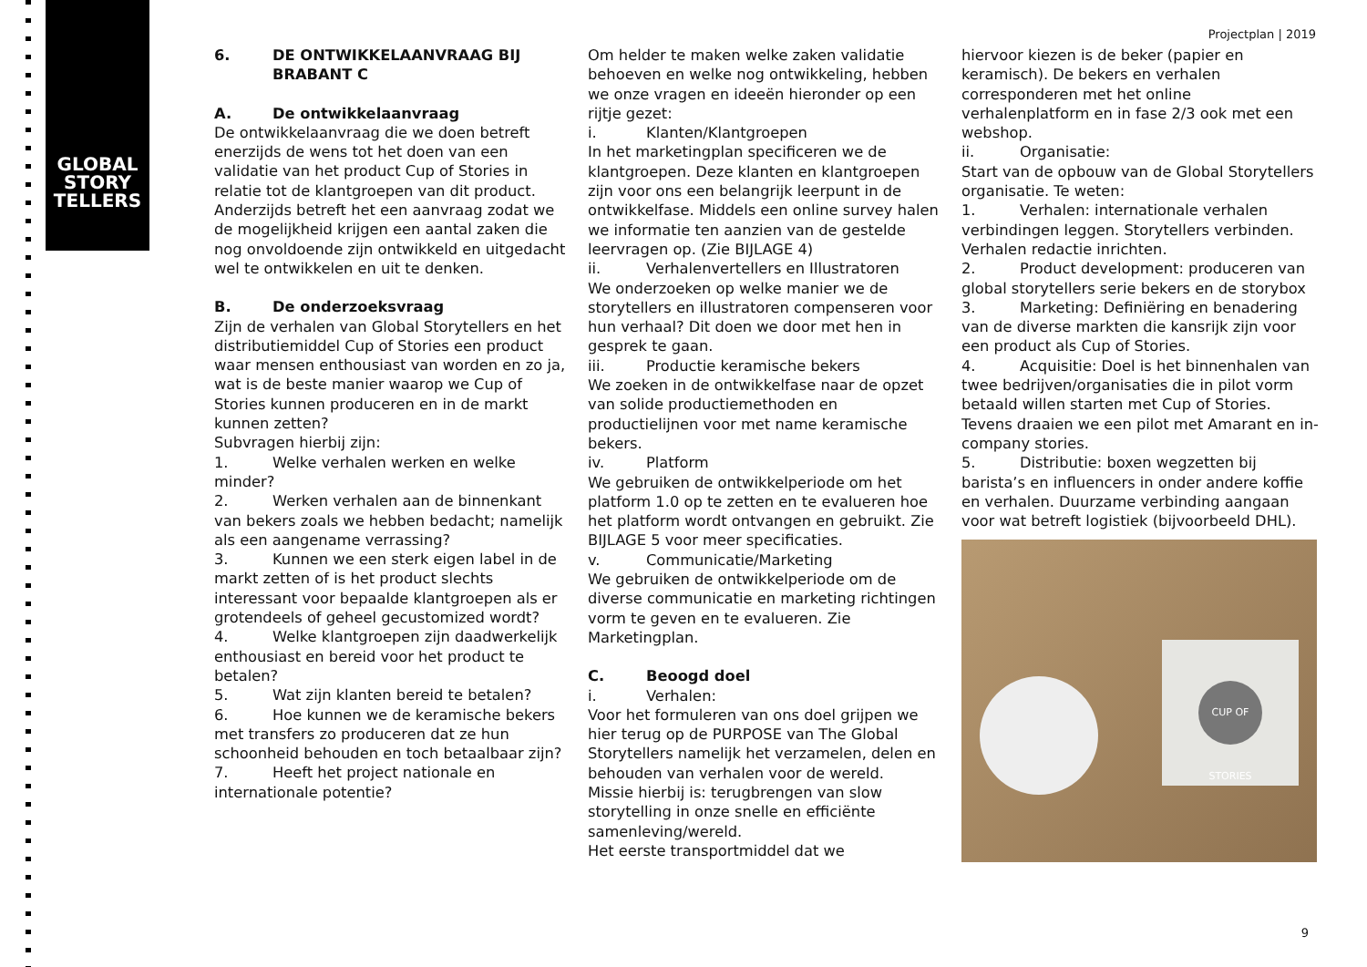GLOBAL
STORY
TELLERS
Projectplan | 2019
6. DE ONTWIKKELAANVRAAG BIJ
BRABANT C
A. De ontwikkelaanvraag
De ontwikkelaanvraag die we doen betreft enerzijds de wens tot het doen van een validatie van het product Cup of Stories in relatie tot de klantgroepen van dit product. Anderzijds betreft het een aanvraag zodat we de mogelijkheid krijgen een aantal zaken die nog onvoldoende zijn ontwikkeld en uitgedacht wel te ontwikkelen en uit te denken.
B. De onderzoeksvraag
Zijn de verhalen van Global Storytellers en het distributiemiddel Cup of Stories een product waar mensen enthousiast van worden en zo ja, wat is de beste manier waarop we Cup of Stories kunnen produceren en in de markt kunnen zetten?
Subvragen hierbij zijn:
1. Welke verhalen werken en welke minder?
2. Werken verhalen aan de binnenkant van bekers zoals we hebben bedacht; namelijk als een aangename verrassing?
3. Kunnen we een sterk eigen label in de markt zetten of is het product slechts interessant voor bepaalde klantgroepen als er grotendeels of geheel gecustomized wordt?
4. Welke klantgroepen zijn daadwerkelijk enthousiast en bereid voor het product te betalen?
5. Wat zijn klanten bereid te betalen?
6. Hoe kunnen we de keramische bekers met transfers zo produceren dat ze hun schoonheid behouden en toch betaalbaar zijn?
7. Heeft het project nationale en internationale potentie?
Om helder te maken welke zaken validatie behoeven en welke nog ontwikkeling, hebben we onze vragen en ideeën hieronder op een rijtje gezet:
i. Klanten/Klantgroepen
In het marketingplan specificeren we de klantgroepen. Deze klanten en klantgroepen zijn voor ons een belangrijk leerpunt in de ontwikkelfase. Middels een online survey halen we informatie ten aanzien van de gestelde leervragen op. (Zie BIJLAGE 4)
ii. Verhalenvertellers en Illustratoren
We onderzoeken op welke manier we de storytellers en illustratoren compenseren voor hun verhaal? Dit doen we door met hen in gesprek te gaan.
iii. Productie keramische bekers
We zoeken in de ontwikkelfase naar de opzet van solide productiemethoden en productielijnen voor met name keramische bekers.
iv. Platform
We gebruiken de ontwikkelperiode om het platform 1.0 op te zetten en te evalueren hoe het platform wordt ontvangen en gebruikt. Zie BIJLAGE 5 voor meer specificaties.
v. Communicatie/Marketing
We gebruiken de ontwikkelperiode om de diverse communicatie en marketing richtingen vorm te geven en te evalueren. Zie Marketingplan.
C. Beoogd doel
i. Verhalen:
Voor het formuleren van ons doel grijpen we hier terug op de PURPOSE van The Global Storytellers namelijk het verzamelen, delen en behouden van verhalen voor de wereld.
Missie hierbij is: terugbrengen van slow storytelling in onze snelle en efficiënte samenleving/wereld.
Het eerste transportmiddel dat we
hiervoor kiezen is de beker (papier en keramisch). De bekers en verhalen corresponderen met het online verhalenplatform en in fase 2/3 ook met een webshop.
ii. Organisatie:
Start van de opbouw van de Global Storytellers organisatie. Te weten:
1. Verhalen: internationale verhalen verbindingen leggen. Storytellers verbinden. Verhalen redactie inrichten.
2. Product development: produceren van global storytellers serie bekers en de storybox
3. Marketing: Definiëring en benadering van de diverse markten die kansrijk zijn voor een product als Cup of Stories.
4. Acquisitie: Doel is het binnenhalen van twee bedrijven/organisaties die in pilot vorm betaald willen starten met Cup of Stories. Tevens draaien we een pilot met Amarant en in-company stories.
5. Distributie: boxen wegzetten bij barista’s en influencers in onder andere koffie en verhalen. Duurzame verbinding aangaan voor wat betreft logistiek (bijvoorbeeld DHL).
CUP OF STORIES
9